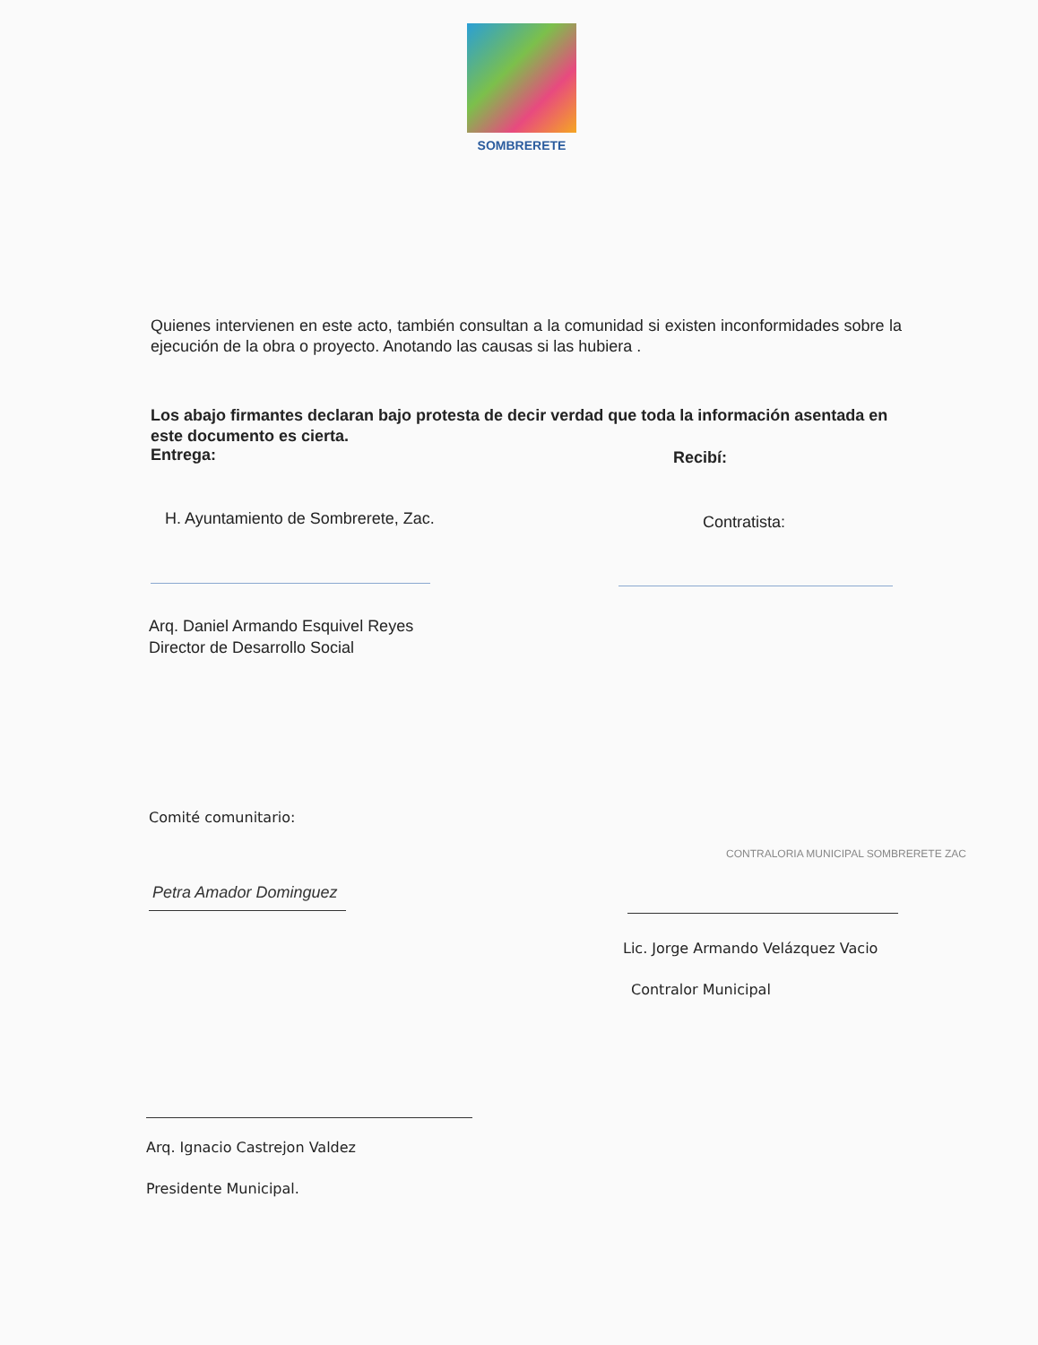SOMBRERETE
Quienes intervienen en este acto, también consultan a la comunidad si existen inconformidades sobre la ejecución de la obra o proyecto. Anotando las causas si las hubiera .
Los abajo firmantes declaran bajo protesta de decir verdad que toda la información asentada en este documento es cierta.
Entrega: Recibí:
H. Ayuntamiento de Sombrerete, Zac.
Contratista:
Arq. Daniel Armando Esquivel Reyes
Director de Desarrollo Social
Comité comunitario:
Petra Amador Dominguez
CONTRALORIA MUNICIPAL SOMBRERETE ZAC
Lic. Jorge Armando Velázquez Vacio
Contralor Municipal
Arq. Ignacio Castrejon Valdez
Presidente Municipal.